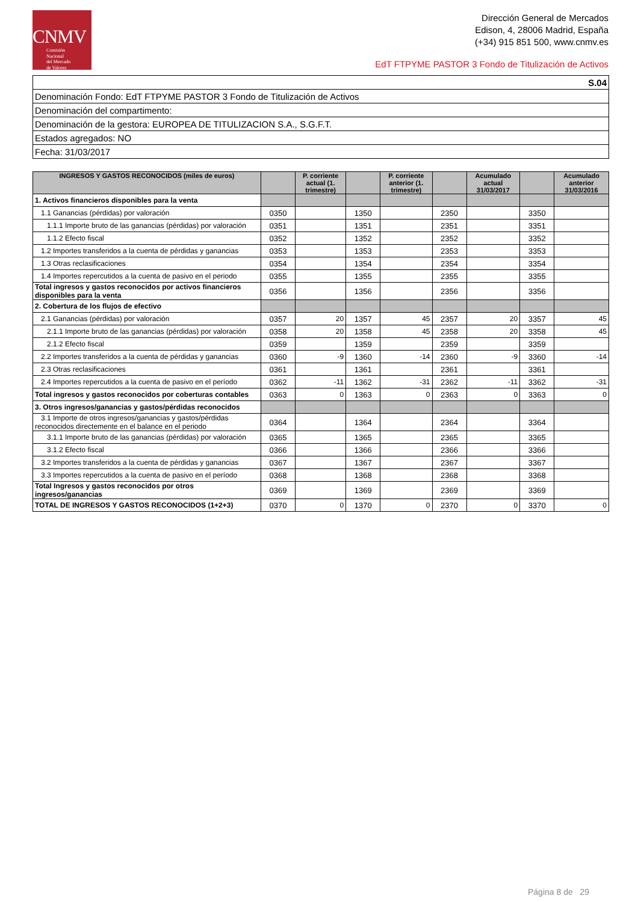CNMV
Comisión
Nacional
del Mercado
de Valores
Dirección General de Mercados
Edison, 4, 28006 Madrid, España
(+34) 915 851 500, www.cnmv.es
EdT FTPYME PASTOR 3 Fondo de Titulización de Activos
| S.04 |
| Denominación Fondo: EdT FTPYME PASTOR 3 Fondo de Titulización de Activos |
| Denominación del compartimento: |
| Denominación de la gestora: EUROPEA DE TITULIZACION S.A., S.G.F.T. |
| Estados agregados: NO |
| Fecha: 31/03/2017 |
| INGRESOS Y GASTOS RECONOCIDOS (miles de euros) | | P. corriente actual (1. trimestre) | | P. corriente anterior (1. trimestre) | | Acumulado actual 31/03/2017 | | Acumulado anterior 31/03/2016 |
| --- | --- | --- | --- | --- | --- | --- | --- | --- |
| 1. Activos financieros disponibles para la venta | | | | | | | | |
| 1.1 Ganancias (pérdidas) por valoración | 0350 | | 1350 | | 2350 | | 3350 | |
| 1.1.1 Importe bruto de las ganancias (pérdidas) por valoración | 0351 | | 1351 | | 2351 | | 3351 | |
| 1.1.2 Efecto fiscal | 0352 | | 1352 | | 2352 | | 3352 | |
| 1.2 Importes transferidos a la cuenta de pérdidas y ganancias | 0353 | | 1353 | | 2353 | | 3353 | |
| 1.3 Otras reclasificaciones | 0354 | | 1354 | | 2354 | | 3354 | |
| 1.4 Importes repercutidos a la cuenta de pasivo en el periodo | 0355 | | 1355 | | 2355 | | 3355 | |
| Total ingresos y gastos reconocidos por activos financieros disponibles para la venta | 0356 | | 1356 | | 2356 | | 3356 | |
| 2. Cobertura de los flujos de efectivo | | | | | | | | |
| 2.1 Ganancias (pérdidas) por valoración | 0357 | 20 | 1357 | 45 | 2357 | 20 | 3357 | 45 |
| 2.1.1 Importe bruto de las ganancias (pérdidas) por valoración | 0358 | 20 | 1358 | 45 | 2358 | 20 | 3358 | 45 |
| 2.1.2 Efecto fiscal | 0359 | | 1359 | | 2359 | | 3359 | |
| 2.2 Importes transferidos a la cuenta de pérdidas y ganancias | 0360 | -9 | 1360 | -14 | 2360 | -9 | 3360 | -14 |
| 2.3 Otras reclasificaciones | 0361 | | 1361 | | 2361 | | 3361 | |
| 2.4 Importes repercutidos a la cuenta de pasivo en el período | 0362 | -11 | 1362 | -31 | 2362 | -11 | 3362 | -31 |
| Total ingresos y gastos reconocidos por coberturas contables | 0363 | 0 | 1363 | 0 | 2363 | 0 | 3363 | 0 |
| 3. Otros ingresos/ganancias y gastos/pérdidas reconocidos | | | | | | | | |
| 3.1 Importe de otros ingresos/ganancias y gastos/pérdidas reconocidos directemente en el balance en el periodo | 0364 | | 1364 | | 2364 | | 3364 | |
| 3.1.1 Importe bruto de las ganancias (pérdidas) por valoración | 0365 | | 1365 | | 2365 | | 3365 | |
| 3.1.2 Efecto fiscal | 0366 | | 1366 | | 2366 | | 3366 | |
| 3.2 Importes transferidos a la cuenta de pérdidas y ganancias | 0367 | | 1367 | | 2367 | | 3367 | |
| 3.3 Importes repercutidos a la cuenta de pasivo en el período | 0368 | | 1368 | | 2368 | | 3368 | |
| Total Ingresos y gastos reconocidos por otros ingresos/ganancias | 0369 | | 1369 | | 2369 | | 3369 | |
| TOTAL DE INGRESOS Y GASTOS RECONOCIDOS (1+2+3) | 0370 | 0 | 1370 | 0 | 2370 | 0 | 3370 | 0 |
Página 8 de 29